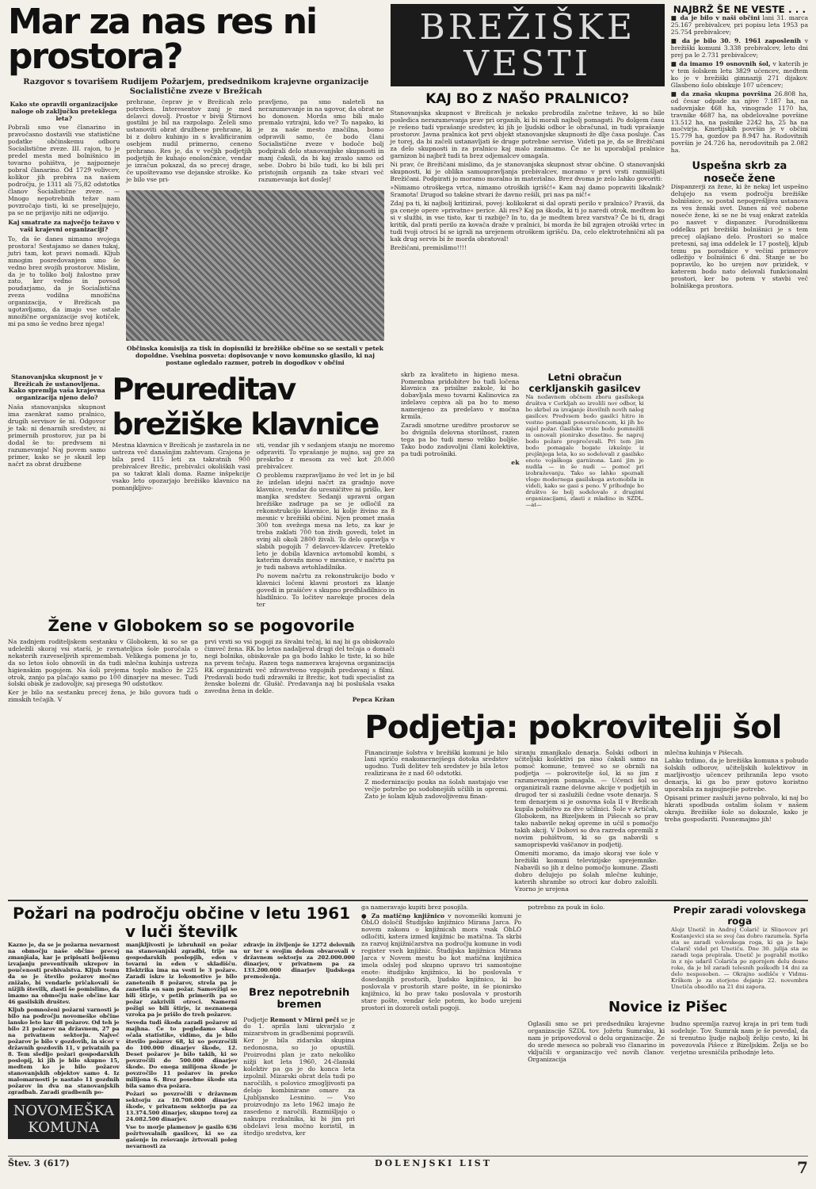Mar za nas res ni prostora?
Razgovor s tovarišem Rudijem Požarjem, predsednikom krajevne organizacije Socialistične zveze v Brežicah
Kako ste opravili organizacijske naloge ob zaključku preteklega leta?
Pobrali smo vse članarino in pravočasno dostavili vse statistične podatke občinskemu odboru Socialistične zveze. III. rajon, to je predel mesta med bolnišnico in tovarno pohištva, je najpozneje pobral članarino. Od 1729 volivcev, kolikor jih prebiva na našem področju, je 1311 ali 75,82 odstotka članov Socialistične zveze. — Mnogo nepotrebnih težav nam povzročajo tisti, ki se preseljujejo, pa se ne prijavijo niti ne odjavijo.
Kaj smatrate za največjo težavo v vaši krajevni organizaciji?
To, da še danes nimamo svojega prostora! Sestajamo se danes tukaj, jutri tam, kot pravi nomadi. Kljub mnogim posredovanjem smo še vedno brez svojih prostorov. Mislim, da je to toliko bolj žalostno prav zato, ker vedno in povsod poudarjamo, da je Socialistična zveza vodilna množična organizacija, v Brežicah pa ugotavljamo, da imajo vse ostale množične organizacije svoj kotiček, mi pa smo še vedno brez njega!
prehrane, čeprav je v Brežicah zelo potreben. Interesentov zanj je med delavci dovolj. Prostor v bivši Štirnovi gostilni je bil na razpolago. Želeli smo ustanoviti obrat družbene prehrane, ki bi z dobro kuhinjo in s kvalificiranim osebjem nudil primerno, ceneno prehrano. Res je, da v večjih podjetjih podjetjih že kuhajo enolončnice, vendar je izračun pokazal, da so precej drage, če upoštevamo vse dejanske stroške. Ko je bilo vse pri-
pravljeno, pa smo naleteli na nerazumevanje in na ugovor, da obrat ne bo donosen. Morda smo bili malo premalo vztrajni, kdo ve? To napako, ki je za naše mesto značilna, bomo odpravili samo, če bodo člani Socialistične zveze v bodoče bolj podpirali delo stanovanjske skupnosti in manj čakali, da bi kaj zraslo samo od sebe. Dobro bi bilo tudi, ko bi bili pri pristojnih organih za take stvari več razumevanja kot doslej!
Občinska komisija za tisk in dopisniki iz brežiške občine so se sestali v petek dopoldne. Vsebina posveta: dopisovanje v novo komunsko glasilo, ki naj postane ogledalo razmer, potreb in dogodkov v občini
BREŽIŠKE
VESTI
KAJ BO Z NAŠO PRALNICO?
Stanovanjska skupnost v Brežicah je nekako prebrodila začetne težave, ki so bile posledica nerazumevanja prav pri organih, ki bi morali najbolj pomagati. Po dolgem času je rešeno tudi vprašanje sredstev, ki jih je ljudski odbor le obračunal, in tudi vprašanje prostorov. Javna pralnica kot prvi objekt stanovanjske skupnosti že dlje časa posluje. Čas je torej, da bi začeli ustanavljati še druge potrebne servise. Videti pa je, da se Brežičani za delo skupnosti in za pralnico kaj malo zanimamo. Če ne bi uporabljal pralnice garnizon bi najbrž tudi ta brez odjemalcev omagala.
Ni prav, če Brežičani mislimo, da je stanovanjska skupnost stvar občine. O stanovanjski skupnosti, ki je oblika samoupravljanja prebivalcev, moramo v prvi vrsti razmišljati Brežičani. Podpirati jo moramo moralno in materialno. Brez dvoma je zelo lahko govoriti:
»Nimamo otroškega vrtca, nimamo otroških igrišč!« Kam naj damo popraviti likalnik? Sramota! Drugod so takšne stvari že davno rešili, pri nas pa nič!«
Zdaj pa ti, ki najbolj kritiziraš, povej: kolikokrat si dal oprati perilo v pralnico? Praviš, da ga ceneje opere »privatne« perice. Ali res? Kaj pa škoda, ki ti jo naredi otrok, medtem ko si v službi, in vse tisto, kar ti razbije? In to, da je medtem brez varstva? Če bi ti, dragi kritik, dal prati perilo za kovača draže v pralnici, bi morda že bil zgrajen otroški vrtec in tudi tvoji otroci bi se igrali na urejenem otroškem igrišču. Da, celo elektrotehnični ali pa kak drug servis bi že morda obratoval!
Brežičani, premislimo!!!!
NAJBRŽ ŠE NE VESTE . . .
■ da je bilo v naši občini lani 31. marca 25.167 prebivalcev, pri popisu leta 1953 pa 25.754 prebivalcev;
■ da je bilo 30. 9. 1961 zaposlenih v brežiški komuni 3.338 prebivalcev, leto dni prej pa le 2.731 prebivalcev;
■ da imamo 19 osnovnih šol, v katerih je v tem šolskem letu 3829 učencev, medtem ko je v brežiški gimnaziji 271 dijakov. Glasbeno šolo obiskuje 107 učencev;
■ da znaša skupna površina 26.808 ha, od česar odpade na njive 7.187 ha, na sadovnjake 468 ha, vinograde 1170 ha, travnike 4687 ha, na obdelovalne površine 13.512 ha, na pašnike 2242 ha, 25 ha na močvirja. Kmetijskih površin je v občini 15.779 ha, gozdov pa 8.947 ha. Rodovitnih površin je 24.726 ha, nerodovitnih pa 2.082 ha.
Uspešna skrb za noseče žene
Dispanzerji za žene, ki že nekaj let uspešno delujejo na vsem področju brežiške bolnišnice, so postal nepogrešljiva ustanova za ves ženski svet. Danes ni več nobene noseče žene, ki se ne bi vsaj enkrat zatekla po nasvet v dispanzer. Porodniškemu oddelku pri brežiški bolnišnici je s tem precej olajšano delo. Prostori so malce pretesni, saj ima oddelek le 17 postelj, kljub temu pa porodnice v večini primerov odležijo v bolnišnici 6 dni. Stanje se bo popravilo, ko bo urejen nov prizidek, v katerem bodo nato delovali funkcionalni prostori, ker bo potem v stavbi več bolniškega prostora.
Stanovanjska skupnost je v Brežicah že ustanovljena. Kako spremlja vaša krajevna organizacija njeno delo?
Naša stanovanjska skupnost ima zaenkrat samo pralnico, drugih servisov še ni. Odgovor je tak: ni denarnih sredstev, ni primernih prostorov, juz pa bi dodal še to: predvsem ni razumevanja! Naj povem samo primer, kako se je skazil lep načrt za obrat družbene
Preureditav brežiške klavnice
Mestna klavnica v Brežicah je zastarela in ne ustreza več današnjim zahtevam. Grajena je bila pred 115 leti za takratnih 900 prebivalcev Brežic, prebivalci okoliških vasi pa so takrat klali doma. Razne inšpekcije vsako leto opozarjajo brežiško klavnico na pomanjkljivo-
sti, vendar jih v sedanjem stanju ne moremo odpraviti. To vprašanje je nujno, saj gre za preskrbo z mesom za več kot 20.000 prebivalcev.
O problemu razpravljamo že več let in je bil že izdelan idejni načrt za gradnjo nove klavnice, vendar do uresničitve ni prišlo, ker manjka sredstev. Sedanji upravni organ brežiške zadruge pa se je odločil za rekonstrukcijo klavnice, ki kolje živino za 8 mesnic v brežiški občini. Njen promet znaša 300 ton svežega mesa na leto, za kar je treba zaklati 700 ton živih govedi, telet in svinj ali okoli 2800 živali. To delo opravlja v slabih pogojih 7 delavcev-klavcev. Preteklo leto je dobila klavnica avtomobil kombi, s katerim dovaža meso v mesnice, v načrtu pa je tudi nabava avtohladilnika.
Po novem načrtu za rekonstrukcijo bodo v klavnici ločeni klavni prostori za klanje govedi in prašičev s skupno predhladilnico in hladilnico. To ločitev narekuje proces dela ter
Žene v Globokem so se pogovorile
Na zadnjem roditeljskem sestanku v Globokem, ki so se ga udeležili skoraj vsi starši, je ravnateljica šole poročala o nekaterih razveseljivih spremembah. Velikega pomena je to, da so letos šolo obnovili in da tudi mlečna kuhinja ustreza higienskim pogojem. Na šoli prejema toplo malico že 225 otrok, zanjo pa plačajo samo po 100 dinarjev na mesec. Tudi šolski obisk je zadovoljiv, saj presega 90 odstotkov.
Ker je bilo na sestanku precej žena, je bilo govora tudi o zimskih tečajih. V
prvi vrsti so vsi pogoji za šivalni tečaj, ki naj bi ga obiskovalo čimveč žena. RK bo letos nadaljeval drugi del tečaja o domači negi bolnika, obiskovale pa ga bodo lahko le tiste, ki so bile na prvem tečaju. Razen tega namerava krajevna organizacija RK organizirati več zdravstveno vzgojnih predavanj s filmi. Predavali bodo tudi zdravniki iz Brežic, kot tudi specialist za ženske bolezni dr. Glušič. Predavanja naj bi poslušala vsaka zavedna žena in dekle.
Pepca Kržan
skrb za kvaliteto in higieno mesa. Pomembna pridobitev bo tudi ločena klavnica za prisilne zakole, ki bo dobavljala meso tovarni Kalinovica za izdelavo cepiva ali pa bo to meso namenjeno za predelavo v močna krmila.
Zaradi smotrne ureditve prostorov se bo dvignila delovna storilnost, razen tega pa bo tudi meso veliko boljše. Tako bodo zadovoljni člani kolektiva, pa tudi potrošniki.
ek
Letni obračun cerkljanskih gasilcev
Na nedavnem občnem zboru gasilskega društva v Cerkljah so izvolili nov odbor, ki bo skrbel za izvajanje številnih novih nalog gasilcev. Predvsem bodo gasilci hitro in vestno pomagali ponesrečencem, ki jih bo zajel požar. Gasilske vrste bodo pomnožili in osnovali pionirsko desetino. Še naprej bodo požare preprečevali. Pri tem jim bodo pomagale bogate izkušnje iz prejšnjega leta, ko so sodelovali z gasilsko enoto vojaškega garnizona. Lani jim je nudila — in še nudi — pomoč pri izobraževanju. Tako so lahko spoznali vlogo modernega gasilskega avtomobila in videli, kako se gasi s peno. V prihodnje bo društvo še bolj sodelovalo z drugimi organizacijami, zlasti z mladino in SZDL. —at—
Podjetja: pokrovitelji šol
Financiranje šolstva v brežiški komuni je bilo lani spričo enakomernejšega dotoka sredstev ugodno. Tudi delitev teh sredstev je bila letos realizirana že z nad 60 odstotki.
Z modernizacijo pouka na šolah nastajajo vse večje potrebe po sodobnejših učilih in opremi. Zato je šolam kljub zadovoljivemu finan-
siranju zmanjkalo denarja. Šolski odbori in učiteljski kolektivi pa niso čakali samo na pomoč komune, temveč so se obrnili na podjetja — pokrovitelje šol, ki so jim z razumevanjem pomagala. — Učenci šol so organizirali razne delovne akcije v podjetjih in drugod ter si zaslužili čedne vsote denarja. S tem denarjem si je osnovna šola II v Brežicah kupila pohištvo za dve učilnici. Šole v Artičah, Globokem, na Bizeljskem in Pišecah so prav tako nabavile nekaj opreme in učil s pomočjo takih akcij. V Dobovi so dva razreda opremili z novim pohištvom, ki so ga nabavili s samoprispevki vaščanov in podjetij.
Omeniti moramo, da imajo skoraj vse šole v brežiški komuni televizijske sprejemnike. Nabavili so jih z delno pomočjo komune. Zlasti dobro delujejo po šolah mlečne kuhinje, katerih shrambe so otroci kar dobro založili. Vzorno je urejena
mlečna kuhinja v Pišecah.
Lahko trdimo, da je brežiška komuna s pobudo šolskih odborov, učiteljskih kolektivov in marljivostjo učencev prihranila lepo vsoto denarja, ki ga bo prav gotovo koristno uporabila za najnujnejše potrebe.
Opisani primer zasluži javno pohvalo, ki naj bo hkrati spodbuda ostalim šolam v našem okraju. Brežiške šole so dokazale, kako je treba gospodariti. Posnemajmo jih!
Požari na področju občine v letu 1961 v luči številk
Kazno je, da se je požarna nevarnost na območju naše občine precej zmanjšala, kar je pripisati boljšemu izvajanju preventivnih ukrepov in poučenosti prebivalstva. Kljub temu da se je število požarov močno znižalo, bi vendarle pričakovali še nižjih številk, zlasti še pomislimo, da imamo na območju naše občine kar 46 gasilskih društev.
Kljub pomnoženi požarni varnosti je bilo na področju novomeške občine lansko leto kar 48 požarov. Od teh je bilo 21 požarov na državnem, 27 pa na privatnem sektorju. Največ požarov je bilo v gozdovih, in sicer v državnih gozdovih 11, v privatnih pa 8. Tem sledijo požari gospodarskih poslopij, ki jih je bilo skupno 15, medtem ko je bilo požarov stanovanjskih objektov samo 4. Iz malomarnosti je nastalo 11 gozdnih požarov in dva na stanovanjskih zgradbah. Zaradi gradbenih po-
NOVOMEŠKA
KOMUNA
manjkljivosti je izbruhnil en požar na stanovanjski zgradbi, trije na gospodarskih poslopjih, eden v tovarni in eden v skladišču. Elektrika ima na vesti le 3 požare. Zaradi iskre iz lokomotive je bilo zanetenih 8 požarov, strela pa je zanetila en sam požar. Samovžigi so bili štirje, v petih primerih pa so požar zakrivili otroci. Namerni požigi so bili štirje, iz neznanega vzroka pa je prišlo do treh požarov.
Seveda tudi škoda zaradi požarov ni majhna. Če to pogledamo skozi očala statistike, vidimo, da je bilo število požarov 68, ki so povzročili do 100.000 dinarjev škode, 12. Deset požarov je bilo takih, ki so povzročili do 500.000 dinarjev škode. Do enega milijona škode je povzročilo 11 požarov in preko milijona 6. Brez posebne škode sta bila samo dva požara.
Požari so povzročili v državnem sektorju za 10.708.000 dinarjev škode, v privatnem sektorju pa za 13.374.500 dinarjev, skupno torej za 24.082.500 dinarjev.
Vse to morje plamenov je gasilo 636 požrtvovalnih gasilcev, ki so za gašenje in reševanje žrtvovali poleg nevarnosti za
zdravje in življenje še 1272 delovnih ur ter s svojim delom obvarovali v državnem sektorju za 202.000.000 dinarjev, v privatnem pa za 133.200.000 dinarjev ljudskega premoženja.
Brez nepotrebnih bremen
Podjetje Remont v Mirni peči se je do 1. aprila lani ukvarjalo z mizarstvom in gradbenimi popravili. Ker je bila zidarska skupina nedonosna, so jo opustili. Proizvodni plan je zato nekoliko nižji kot leta 1960, 24-članski kolektiv pa ga je do konca leta izpolnil. Mizarski obrat dela tudi po naročilih, s polovico zmogljivosti pa delajo kombinirane omare za Ljubljansko Lesnino. — Vso proizvodnjo za leto 1962 imajo že zasedeno z naročili. Razmišljajo o nakupu rezkalnika, ki bi jim pri obdelavi lesa močno koristil, in štedijo sredstva, ker
ga nameravajo kupiti brez posojila.
● Za matično knjižnico v novomeški komuni je ObLO določil Študijsko knjižnico Mirana Jarca. Po novem zakonu o knjižnicah mora vsak ObLO odločiti, katera izmed knjižnic bo matična. Ta skrbi za razvoj knjižničarstva na področju komune in vodi register vseh knjižnic. Študijska knjižnica Mirana Jarca v Novem mestu bo kot matična knjižnica imela odslej pod skupno upravo tri samostojne enote: študijsko knjižnico, ki bo poslovala v dosedanjih prostorih, ljudsko knjižnico, ki bo poslovala v prostorih stare pošte, in še pionirsko knjižnico, ki bo prav tako poslovala v prostorih stare pošte, vendar šele potem, ko bodo urejeni prostori in dozoreli ostali pogoji.
potrebno za pouk in šolo.
Prepir zaradi volovskega roga
Alojz Unetič in Andrej Colarič iz Sliņovcev pri Kostanjevici sta se svoj čas dobro razumela. Sprla sta se zaradi volovskega roga, ki ga je baje Colarič videl pri Unetiču. Dne 30. julija sta se zaradi tega prepirala. Unetič je pograbil motiko in z njo udaril Colariča po zgornjem delu desne roke, da je bil zaradi telesnih poškodb 14 dni za delo nesposoben. — Okrajno sodišče v Vidmu-Krškem je za storjeno dejanje 22. novembra Unetiča obsodilo na 21 dni zapora.
Novice iz Pišec
Oglasili smo se pri predsedniku krajevne organizacije SZDL tov. Jožetu Sumraku, ki nam je pripovedoval o delu organizacije. Že do srede meseca so pobrali vso članarino in vključili v organizacijo več novih članov. Organizacija
budno spremlja razvoj kraja in pri tem tudi sodeluje. Tov. Sumrak nam je še povedal, da si trenutno ljudje najbolj želijo cesto, ki bi povezovala Pišece z Bizeljskim. Želja se bo verjetno uresničila prihodnje leto.
Štev. 3 (617) DOLENJSKI LIST 7